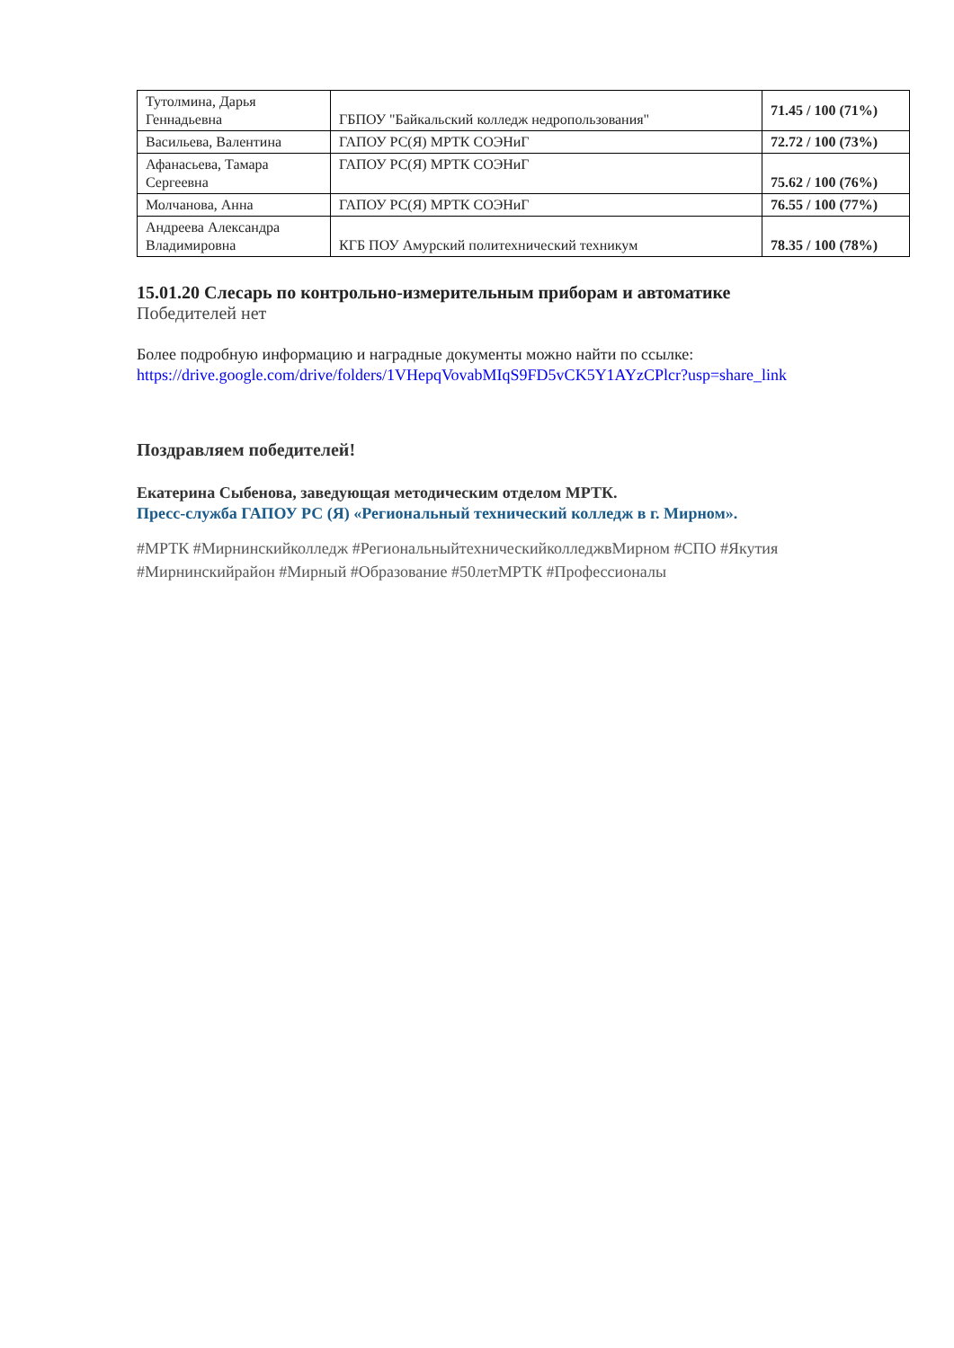| Тутолмина, Дарья Геннадьевна | ГБПОУ "Байкальский колледж недропользования" | 71.45 / 100 (71%) |
| Васильева, Валентина | ГАПОУ РС(Я) МРТК СОЭНиГ | 72.72 / 100 (73%) |
| Афанасьева, Тамара Сергеевна | ГАПОУ РС(Я) МРТК СОЭНиГ | 75.62 / 100 (76%) |
| Молчанова, Анна | ГАПОУ РС(Я) МРТК СОЭНиГ | 76.55 / 100 (77%) |
| Андреева Александра Владимировна | КГБ ПОУ Амурский политехнический техникум | 78.35 / 100 (78%) |
15.01.20 Слесарь по контрольно-измерительным приборам и автоматике
Победителей нет
Более подробную информацию и наградные документы можно найти по ссылке:
https://drive.google.com/drive/folders/1VHepqVovabMIqS9FD5vCK5Y1AYzCPlcr?usp=share_link
Поздравляем победителей!
Екатерина Сыбенова, заведующая методическим отделом МРТК.
Пресс-служба ГАПОУ РС (Я) «Региональный технический колледж в г. Мирном».
#МРТК #Мирнинскийколледж #РегиональныйтехническийколледжвМирном #СПО #Якутия #Мирнинскийрайон #Мирный #Образование #50летМРТК #Профессионалы